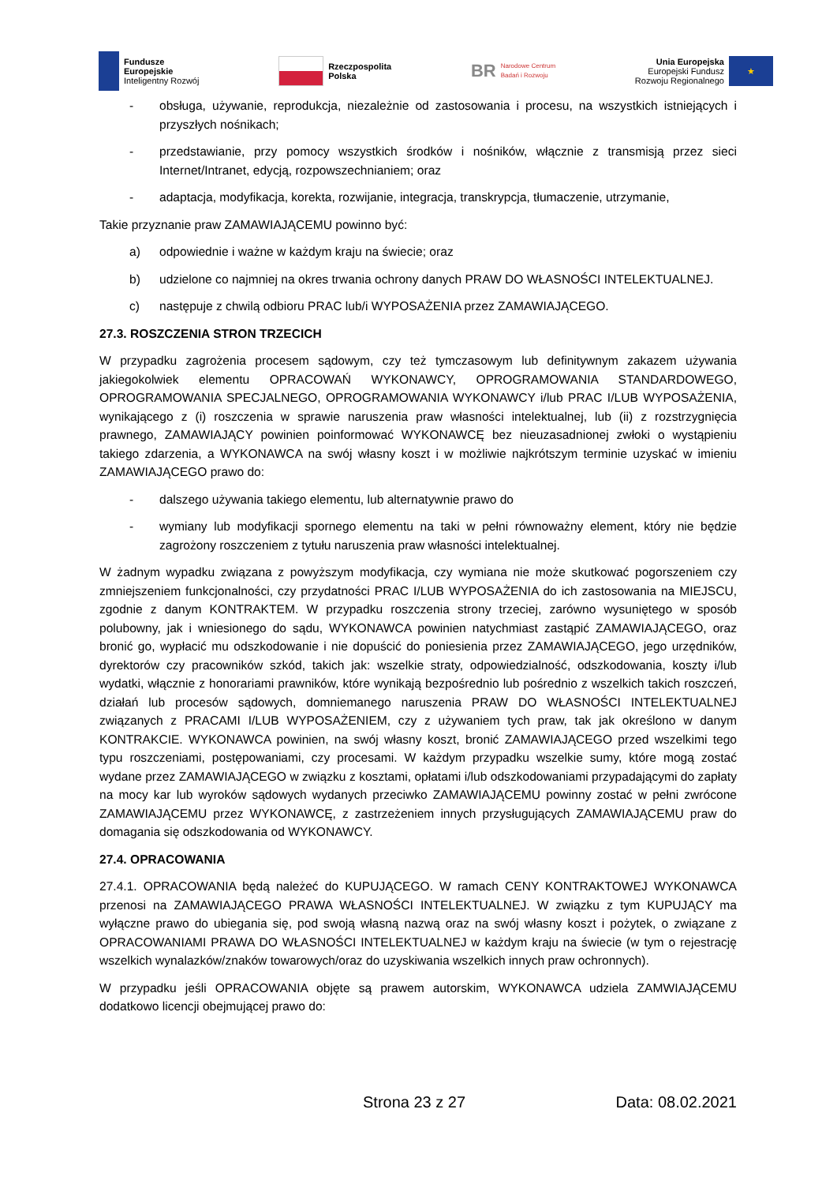Fundusze
Europejskie
Inteligentny Rozwój
Rzeczpospolita
Polska
BR Narodowe Centrum
Badań i Rozwoju
Unia Europejska
Europejski Fundusz
Rozwoju Regionalnego
★
- obsługa, używanie, reprodukcja, niezależnie od zastosowania i procesu, na wszystkich istniejących i przyszłych nośnikach;
- przedstawianie, przy pomocy wszystkich środków i nośników, włącznie z transmisją przez sieci Internet/Intranet, edycją, rozpowszechnianiem; oraz
- adaptacja, modyfikacja, korekta, rozwijanie, integracja, transkrypcja, tłumaczenie, utrzymanie,
Takie przyznanie praw ZAMAWIAJĄCEMU powinno być:
a) odpowiednie i ważne w każdym kraju na świecie; oraz
b) udzielone co najmniej na okres trwania ochrony danych PRAW DO WŁASNOŚCI INTELEKTUALNEJ.
c) następuje z chwilą odbioru PRAC lub/i WYPOSAŻENIA przez ZAMAWIAJĄCEGO.
27.3. ROSZCZENIA STRON TRZECICH
W przypadku zagrożenia procesem sądowym, czy też tymczasowym lub definitywnym zakazem używania jakiegokolwiek elementu OPRACOWAŃ WYKONAWCY, OPROGRAMOWANIA STANDARDOWEGO, OPROGRAMOWANIA SPECJALNEGO, OPROGRAMOWANIA WYKONAWCY i/lub PRAC I/LUB WYPOSAŻENIA, wynikającego z (i) roszczenia w sprawie naruszenia praw własności intelektualnej, lub (ii) z rozstrzygnięcia prawnego, ZAMAWIAJĄCY powinien poinformować WYKONAWCĘ bez nieuzasadnionej zwłoki o wystąpieniu takiego zdarzenia, a WYKONAWCA na swój własny koszt i w możliwie najkrótszym terminie uzyskać w imieniu ZAMAWIAJĄCEGO prawo do:
- dalszego używania takiego elementu, lub alternatywnie prawo do
- wymiany lub modyfikacji spornego elementu na taki w pełni równoważny element, który nie będzie zagrożony roszczeniem z tytułu naruszenia praw własności intelektualnej.
W żadnym wypadku związana z powyższym modyfikacja, czy wymiana nie może skutkować pogorszeniem czy zmniejszeniem funkcjonalności, czy przydatności PRAC I/LUB WYPOSAŻENIA do ich zastosowania na MIEJSCU, zgodnie z danym KONTRAKTEM. W przypadku roszczenia strony trzeciej, zarówno wysuniętego w sposób polubowny, jak i wniesionego do sądu, WYKONAWCA powinien natychmiast zastąpić ZAMAWIAJĄCEGO, oraz bronić go, wypłacić mu odszkodowanie i nie dopuścić do poniesienia przez ZAMAWIAJĄCEGO, jego urzędników, dyrektorów czy pracowników szkód, takich jak: wszelkie straty, odpowiedzialność, odszkodowania, koszty i/lub wydatki, włącznie z honorariami prawników, które wynikają bezpośrednio lub pośrednio z wszelkich takich roszczeń, działań lub procesów sądowych, domniemanego naruszenia PRAW DO WŁASNOŚCI INTELEKTUALNEJ związanych z PRACAMI I/LUB WYPOSAŻENIEM, czy z używaniem tych praw, tak jak określono w danym KONTRAKCIE. WYKONAWCA powinien, na swój własny koszt, bronić ZAMAWIAJĄCEGO przed wszelkimi tego typu roszczeniami, postępowaniami, czy procesami. W każdym przypadku wszelkie sumy, które mogą zostać wydane przez ZAMAWIAJĄCEGO w związku z kosztami, opłatami i/lub odszkodowaniami przypadającymi do zapłaty na mocy kar lub wyroków sądowych wydanych przeciwko ZAMAWIAJĄCEMU powinny zostać w pełni zwrócone ZAMAWIAJĄCEMU przez WYKONAWCĘ, z zastrzeżeniem innych przysługujących ZAMAWIAJĄCEMU praw do domagania się odszkodowania od WYKONAWCY.
27.4. OPRACOWANIA
27.4.1. OPRACOWANIA będą należeć do KUPUJĄCEGO. W ramach CENY KONTRAKTOWEJ WYKONAWCA przenosi na ZAMAWIAJĄCEGO PRAWA WŁASNOŚCI INTELEKTUALNEJ. W związku z tym KUPUJĄCY ma wyłączne prawo do ubiegania się, pod swoją własną nazwą oraz na swój własny koszt i pożytek, o związane z OPRACOWANIAMI PRAWA DO WŁASNOŚCI INTELEKTUALNEJ w każdym kraju na świecie (w tym o rejestrację wszelkich wynalazków/znaków towarowych/oraz do uzyskiwania wszelkich innych praw ochronnych).
W przypadku jeśli OPRACOWANIA objęte są prawem autorskim, WYKONAWCA udziela ZAMWIAJĄCEMU dodatkowo licencji obejmującej prawo do:
Strona 23 z 27 Data: 08.02.2021